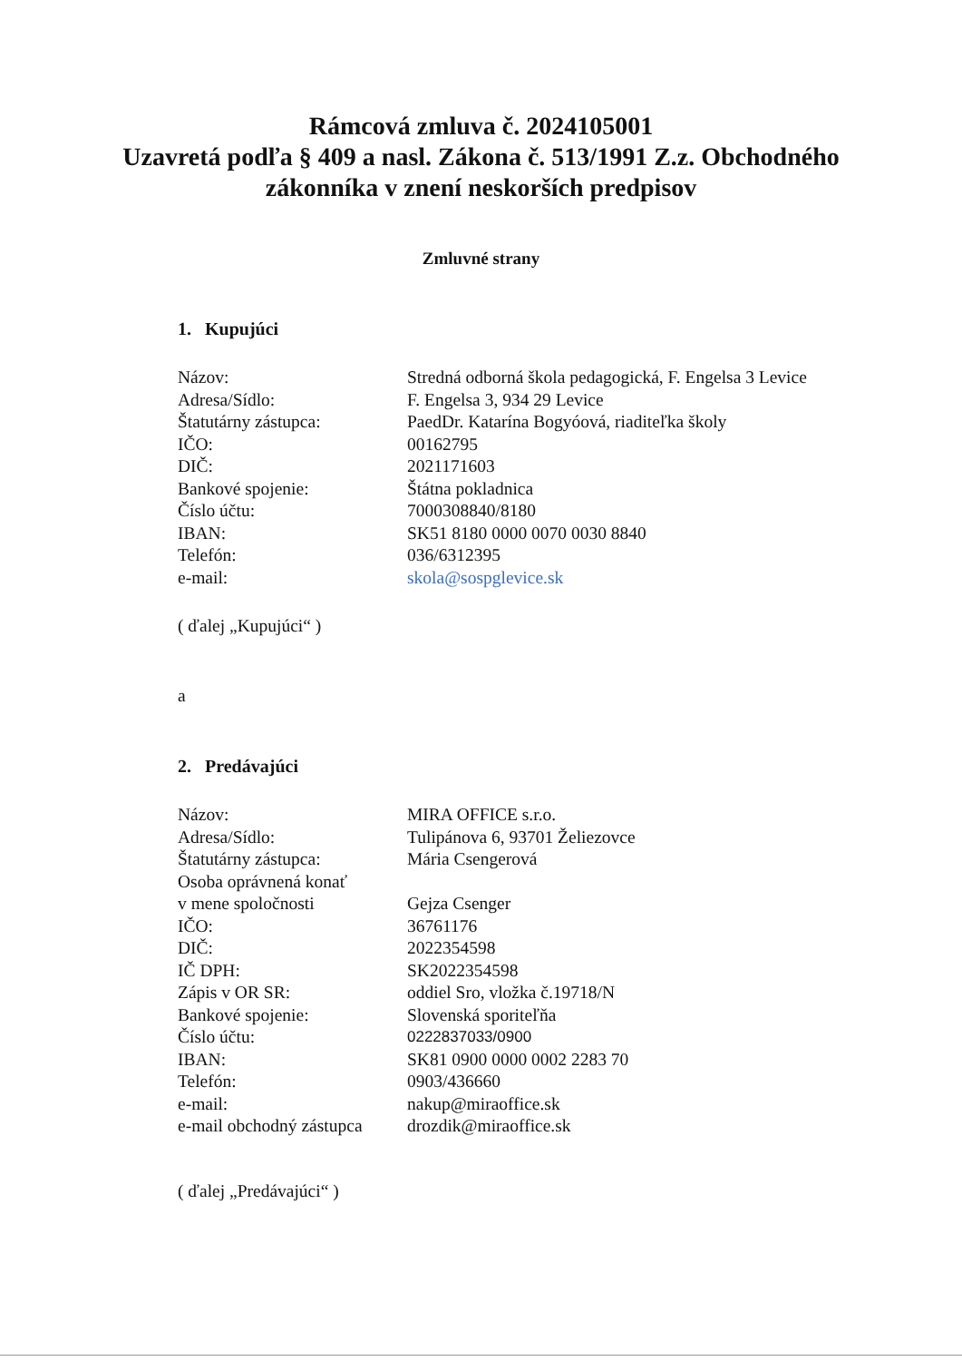Rámcová zmluva č. 2024105001
Uzavretá podľa § 409 a nasl. Zákona č. 513/1991 Z.z. Obchodného
zákonníka v znení neskorších predpisov
Zmluvné strany
1. Kupujúci
| Názov: | Stredná odborná škola pedagogická, F. Engelsa 3 Levice |
| Adresa/Sídlo: | F. Engelsa 3, 934 29 Levice |
| Štatutárny zástupca: | PaedDr. Katarína Bogyóová, riaditeľka školy |
| IČO: | 00162795 |
| DIČ: | 2021171603 |
| Bankové spojenie: | Štátna pokladnica |
| Číslo účtu: | 7000308840/8180 |
| IBAN: | SK51 8180 0000 0070 0030 8840 |
| Telefón: | 036/6312395 |
| e-mail: | skola@sospglevice.sk |
( ďalej „Kupujúci“ )
a
2. Predávajúci
| Názov: | MIRA OFFICE s.r.o. |
| Adresa/Sídlo: | Tulipánova 6, 93701 Želiezovce |
| Štatutárny zástupca: | Mária Csengerová |
| Osoba oprávnená konať v mene spoločnosti | Gejza Csenger |
| IČO: | 36761176 |
| DIČ: | 2022354598 |
| IČ DPH: | SK2022354598 |
| Zápis v OR SR: | oddiel Sro, vložka č.19718/N |
| Bankové spojenie: | Slovenská sporiteľňa |
| Číslo účtu: | 0222837033/0900 |
| IBAN: | SK81 0900 0000 0002 2283 70 |
| Telefón: | 0903/436660 |
| e-mail: | nakup@miraoffice.sk |
| e-mail obchodný zástupca | drozdik@miraoffice.sk |
( ďalej „Predávajúci“ )